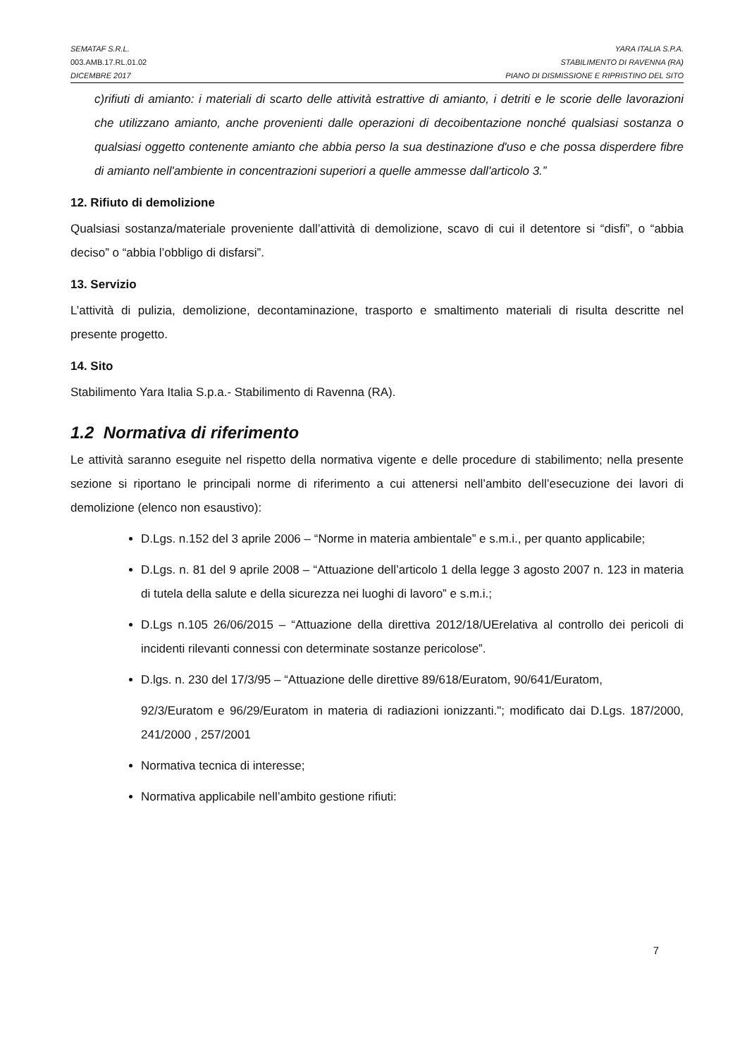SEMATAF S.R.L. YARA ITALIA S.P.A.
003.AMB.17.RL.01.02 STABILIMENTO DI RAVENNA (RA)
DICEMBRE 2017 PIANO DI DISMISSIONE E RIPRISTINO DEL SITO
c)rifiuti di amianto: i materiali di scarto delle attività estrattive di amianto, i detriti e le scorie delle lavorazioni che utilizzano amianto, anche provenienti dalle operazioni di decoibentazione nonché qualsiasi sostanza o qualsiasi oggetto contenente amianto che abbia perso la sua destinazione d'uso e che possa disperdere fibre di amianto nell'ambiente in concentrazioni superiori a quelle ammesse dall'articolo 3.”
12. Rifiuto di demolizione
Qualsiasi sostanza/materiale proveniente dall’attività di demolizione, scavo di cui il detentore si “disfi”, o “abbia deciso” o “abbia l’obbligo di disfarsi”.
13. Servizio
L’attività di pulizia, demolizione, decontaminazione, trasporto e smaltimento materiali di risulta descritte nel presente progetto.
14. Sito
Stabilimento Yara Italia S.p.a.- Stabilimento di Ravenna (RA).
1.2 Normativa di riferimento
Le attività saranno eseguite nel rispetto della normativa vigente e delle procedure di stabilimento; nella presente sezione si riportano le principali norme di riferimento a cui attenersi nell’ambito dell’esecuzione dei lavori di demolizione (elenco non esaustivo):
D.Lgs. n.152 del 3 aprile 2006 – “Norme in materia ambientale” e s.m.i., per quanto applicabile;
D.Lgs. n. 81 del 9 aprile 2008 – “Attuazione dell’articolo 1 della legge 3 agosto 2007 n. 123 in materia di tutela della salute e della sicurezza nei luoghi di lavoro” e s.m.i.;
D.Lgs n.105 26/06/2015 – “Attuazione della direttiva 2012/18/UErelativa al controllo dei pericoli di incidenti rilevanti connessi con determinate sostanze pericolose”.
D.lgs. n. 230 del 17/3/95 – “Attuazione delle direttive 89/618/Euratom, 90/641/Euratom,
92/3/Euratom e 96/29/Euratom in materia di radiazioni ionizzanti."; modificato dai D.Lgs. 187/2000, 241/2000 , 257/2001
Normativa tecnica di interesse;
Normativa applicabile nell’ambito gestione rifiuti:
7